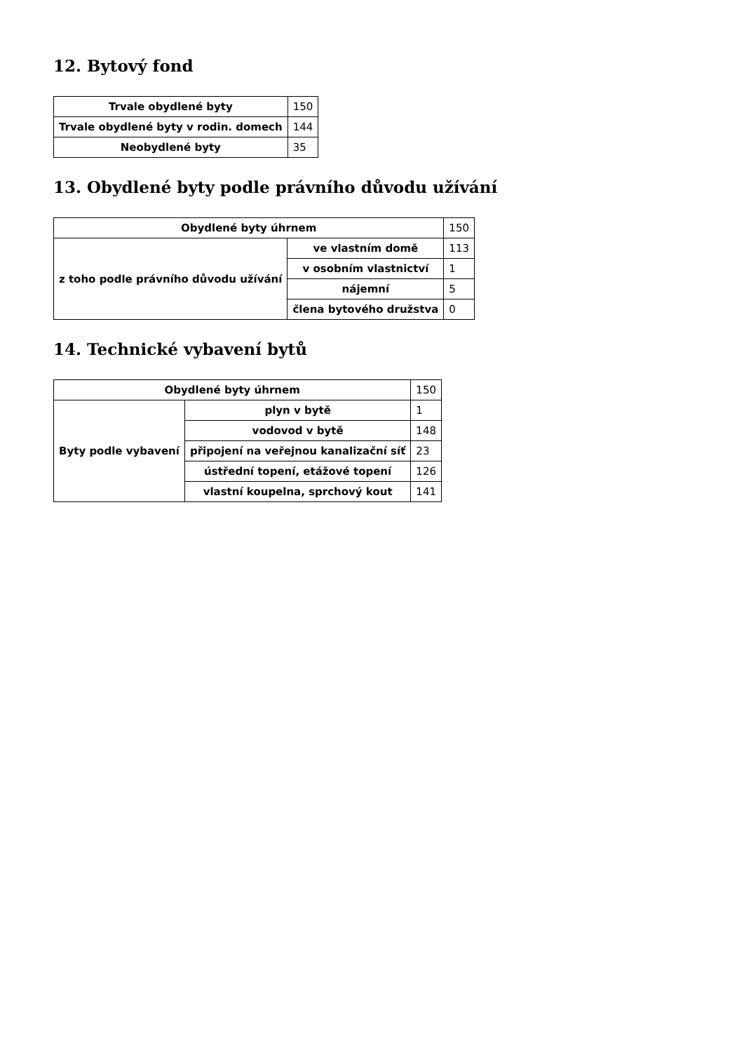12. Bytový fond
| Trvale obydlené byty | 150 |
| Trvale obydlené byty v rodin. domech | 144 |
| Neobydlené byty | 35 |
13. Obydlené byty podle právního důvodu užívání
| Obydlené byty úhrnem | | 150 |
| z toho podle právního důvodu užívání | ve vlastním domě | 113 |
| | v osobním vlastnictví | 1 |
| | nájemní | 5 |
| | člena bytového družstva | 0 |
14. Technické vybavení bytů
| Obydlené byty úhrnem | | 150 |
| Byty podle vybavení | plyn v bytě | 1 |
| | vodovod v bytě | 148 |
| | připojení na veřejnou kanalizační síť | 23 |
| | ústřední topení, etážové topení | 126 |
| | vlastní koupelna, sprchový kout | 141 |